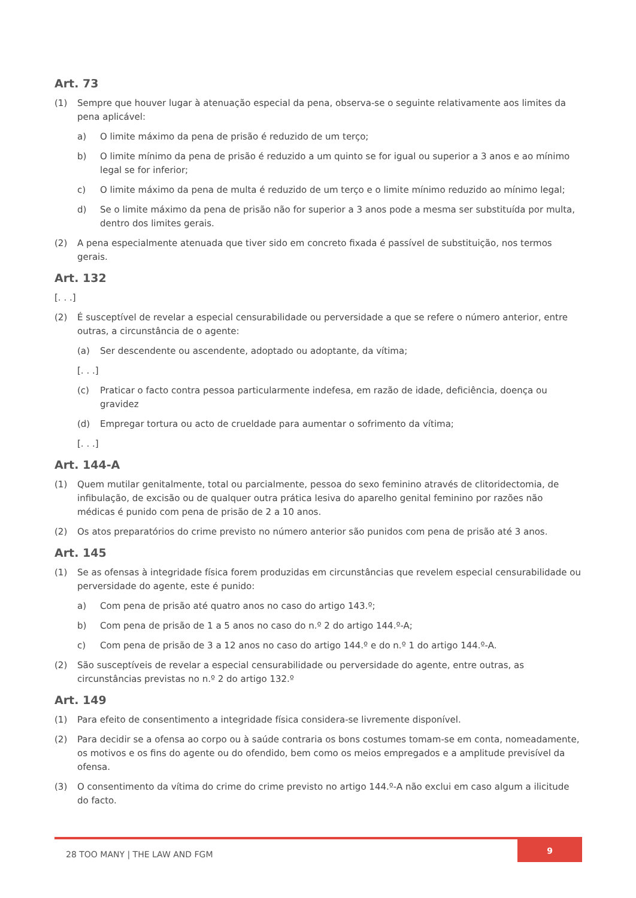Art. 73
(1) Sempre que houver lugar à atenuação especial da pena, observa-se o seguinte relativamente aos limites da pena aplicável:
a) O limite máximo da pena de prisão é reduzido de um terço;
b) O limite mínimo da pena de prisão é reduzido a um quinto se for igual ou superior a 3 anos e ao mínimo legal se for inferior;
c) O limite máximo da pena de multa é reduzido de um terço e o limite mínimo reduzido ao mínimo legal;
d) Se o limite máximo da pena de prisão não for superior a 3 anos pode a mesma ser substituída por multa, dentro dos limites gerais.
(2) A pena especialmente atenuada que tiver sido em concreto fixada é passível de substituição, nos termos gerais.
Art. 132
[. . .]
(2) É susceptível de revelar a especial censurabilidade ou perversidade a que se refere o número anterior, entre outras, a circunstância de o agente:
(a) Ser descendente ou ascendente, adoptado ou adoptante, da vítima;
[. . .]
(c) Praticar o facto contra pessoa particularmente indefesa, em razão de idade, deficiência, doença ou gravidez
(d) Empregar tortura ou acto de crueldade para aumentar o sofrimento da vítima;
[. . .]
Art. 144-A
(1) Quem mutilar genitalmente, total ou parcialmente, pessoa do sexo feminino através de clitoridectomia, de infibulação, de excisão ou de qualquer outra prática lesiva do aparelho genital feminino por razões não médicas é punido com pena de prisão de 2 a 10 anos.
(2) Os atos preparatórios do crime previsto no número anterior são punidos com pena de prisão até 3 anos.
Art. 145
(1) Se as ofensas à integridade física forem produzidas em circunstâncias que revelem especial censurabilidade ou perversidade do agente, este é punido:
a) Com pena de prisão até quatro anos no caso do artigo 143.º;
b) Com pena de prisão de 1 a 5 anos no caso do n.º 2 do artigo 144.º-A;
c) Com pena de prisão de 3 a 12 anos no caso do artigo 144.º e do n.º 1 do artigo 144.º-A.
(2) São susceptíveis de revelar a especial censurabilidade ou perversidade do agente, entre outras, as circunstâncias previstas no n.º 2 do artigo 132.º
Art. 149
(1) Para efeito de consentimento a integridade física considera-se livremente disponível.
(2) Para decidir se a ofensa ao corpo ou à saúde contraria os bons costumes tomam-se em conta, nomeadamente, os motivos e os fins do agente ou do ofendido, bem como os meios empregados e a amplitude previsível da ofensa.
(3) O consentimento da vítima do crime do crime previsto no artigo 144.º-A não exclui em caso algum a ilicitude do facto.
28 TOO MANY | THE LAW AND FGM
9